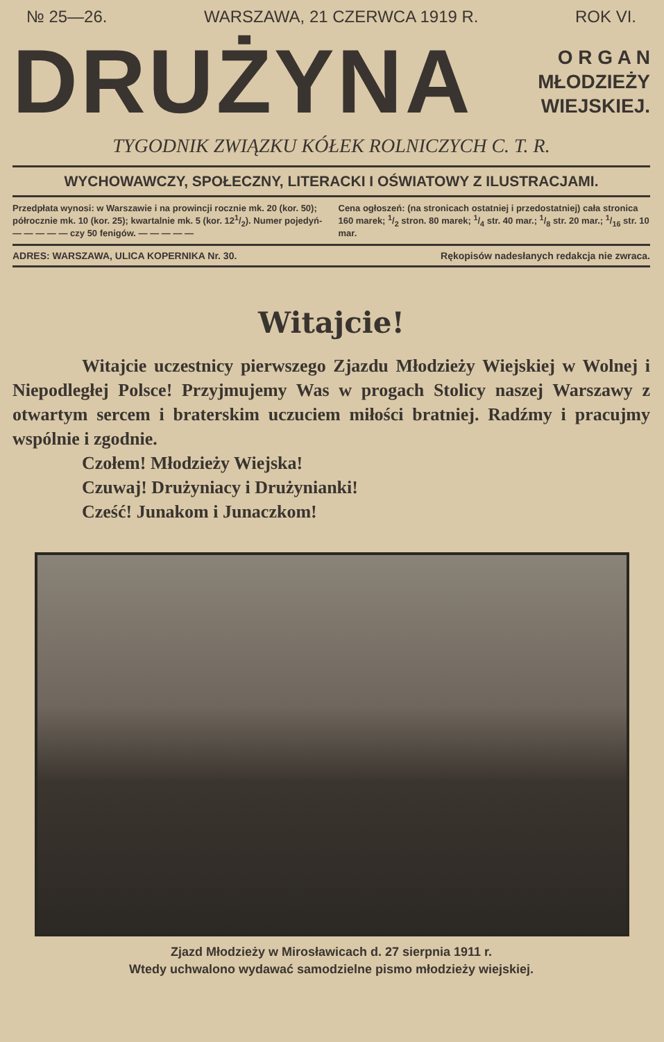№ 25—26. WARSZAWA, 21 CZERWCA 1919 R. ROK VI.
DRUŻYNA
O R G A N
MŁODZIEŻY
WIEJSKIEJ.
TYGODNIK ZWIĄZKU KÓŁEK ROLNICZYCH C. T. R.
WYCHOWAWCZY, SPOŁECZNY, LITERACKI I OŚWIATOWY Z ILUSTRACJAMI.
Przedpłata wynosi: w Warszawie i na prowincji rocznie mk. 20 (kor. 50); półrocznie mk. 10 (kor. 25); kwartalnie mk. 5 (kor. 121/2). Numer pojedyń- — — — — — czy 50 fenigów. — — — — —
Cena ogłoszeń: (na stronicach ostatniej i przedostatniej) cała stronica 160 marek; 1/2 stron. 80 marek; 1/4 str. 40 mar.; 1/8 str. 20 mar.; 1/16 str. 10 mar.
ADRES: WARSZAWA, ULICA KOPERNIKA Nr. 30. Rękopisów nadesłanych redakcja nie zwraca.
Witajcie!
Witajcie uczestnicy pierwszego Zjazdu Młodzieży Wiejskiej w Wolnej i Niepodległej Polsce! Przyjmujemy Was w progach Stolicy naszej Warszawy z otwartym sercem i braterskim uczuciem miłości bratniej. Radźmy i pracujmy wspólnie i zgodnie.
Czołem! Młodzieży Wiejska!
Czuwaj! Drużyniacy i Drużynianki!
Cześć! Junakom i Junaczkom!
Zjazd Młodzieży w Mirosławicach d. 27 sierpnia 1911 r.
Wtedy uchwalono wydawać samodzielne pismo młodzieży wiejskiej.